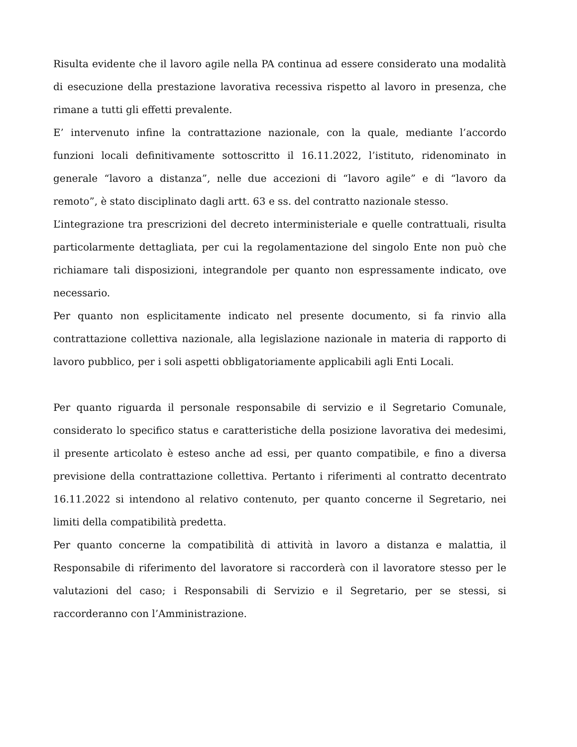Risulta evidente che il lavoro agile nella PA continua ad essere considerato una modalità di esecuzione della prestazione lavorativa recessiva rispetto al lavoro in presenza, che rimane a tutti gli effetti prevalente.
E’ intervenuto infine la contrattazione nazionale, con la quale, mediante l’accordo funzioni locali definitivamente sottoscritto il 16.11.2022, l’istituto, ridenominato in generale “lavoro a distanza”, nelle due accezioni di “lavoro agile” e di “lavoro da remoto”, è stato disciplinato dagli artt. 63 e ss. del contratto nazionale stesso.
L’integrazione tra prescrizioni del decreto interministeriale e quelle contrattuali, risulta particolarmente dettagliata, per cui la regolamentazione del singolo Ente non può che richiamare tali disposizioni, integrandole per quanto non espressamente indicato, ove necessario.
Per quanto non esplicitamente indicato nel presente documento, si fa rinvio alla contrattazione collettiva nazionale, alla legislazione nazionale in materia di rapporto di lavoro pubblico, per i soli aspetti obbligatoriamente applicabili agli Enti Locali.
Per quanto riguarda il personale responsabile di servizio e il Segretario Comunale, considerato lo specifico status e caratteristiche della posizione lavorativa dei medesimi, il presente articolato è esteso anche ad essi, per quanto compatibile, e fino a diversa previsione della contrattazione collettiva. Pertanto i riferimenti al contratto decentrato 16.11.2022 si intendono al relativo contenuto, per quanto concerne il Segretario, nei limiti della compatibilità predetta.
Per quanto concerne la compatibilità di attività in lavoro a distanza e malattia, il Responsabile di riferimento del lavoratore si raccorderà con il lavoratore stesso per le valutazioni del caso; i Responsabili di Servizio e il Segretario, per se stessi, si raccorderanno con l’Amministrazione.